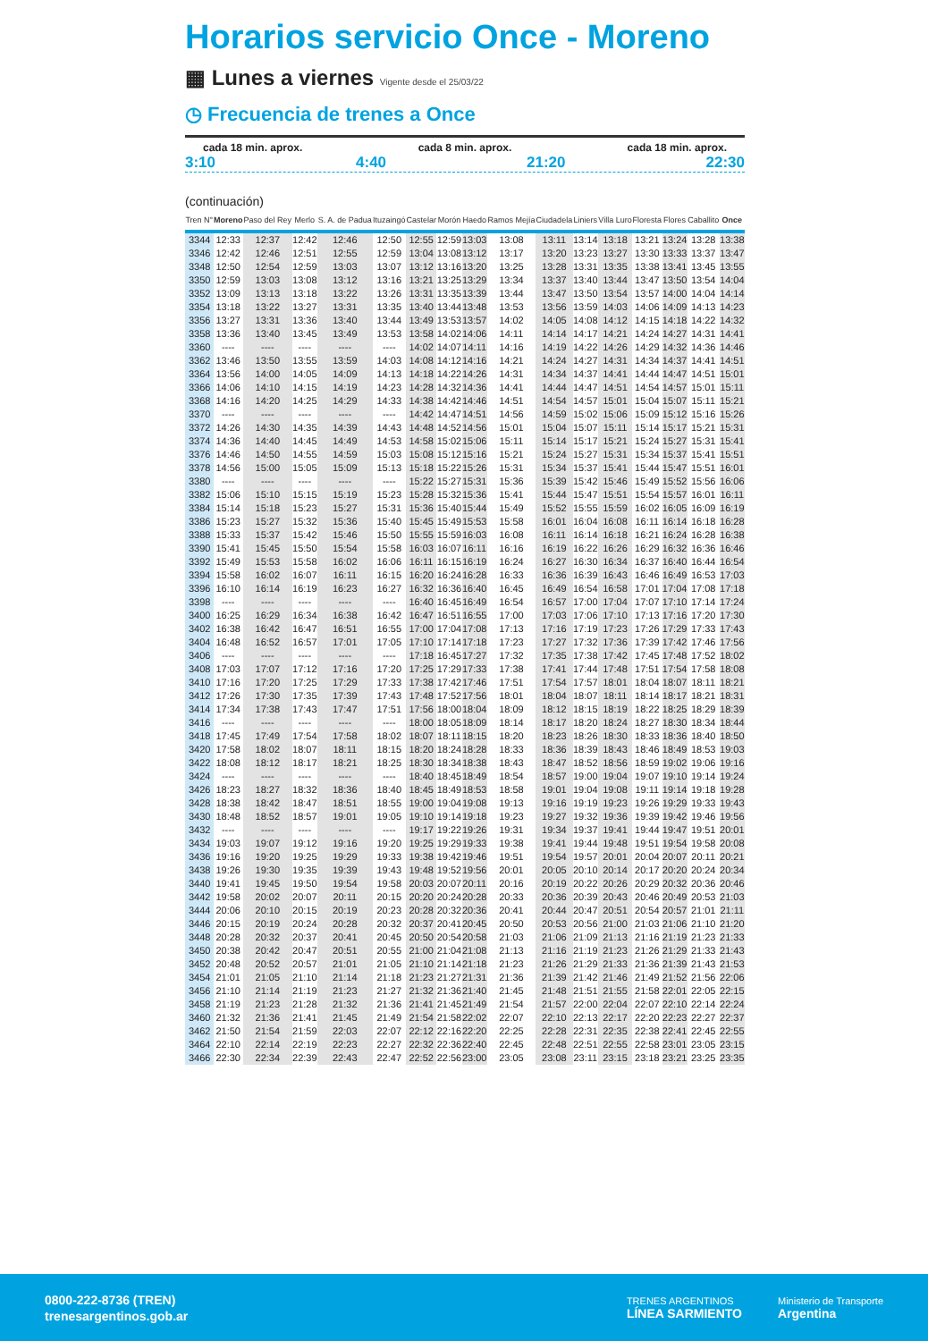Horarios servicio Once - Moreno
▦ Lunes a viernes Vigente desde el 25/03/22
◷ Frecuencia de trenes a Once
cada 18 min. aprox. cada 8 min. aprox. cada 18 min. aprox.
3:10 4:40 21:20 22:30
(continuación)
| Tren N° | Moreno | Paso del Rey | Merlo | S. A. de Padua | Ituzaingó | Castelar | Morón | Haedo | Ramos Mejía | Ciudadela | Liniers | Villa Luro | Floresta | Flores | Caballito | Once |
| --- | --- | --- | --- | --- | --- | --- | --- | --- | --- | --- | --- | --- | --- | --- | --- | --- |
| 3344 | 12:33 | 12:37 | 12:42 | 12:46 | 12:50 | 12:55 | 12:59 | 13:03 | 13:08 | 13:11 | 13:14 | 13:18 | 13:21 | 13:24 | 13:28 | 13:38 |
| 3346 | 12:42 | 12:46 | 12:51 | 12:55 | 12:59 | 13:04 | 13:08 | 13:12 | 13:17 | 13:20 | 13:23 | 13:27 | 13:30 | 13:33 | 13:37 | 13:47 |
| 3348 | 12:50 | 12:54 | 12:59 | 13:03 | 13:07 | 13:12 | 13:16 | 13:20 | 13:25 | 13:28 | 13:31 | 13:35 | 13:38 | 13:41 | 13:45 | 13:55 |
| 3350 | 12:59 | 13:03 | 13:08 | 13:12 | 13:16 | 13:21 | 13:25 | 13:29 | 13:34 | 13:37 | 13:40 | 13:44 | 13:47 | 13:50 | 13:54 | 14:04 |
| 3352 | 13:09 | 13:13 | 13:18 | 13:22 | 13:26 | 13:31 | 13:35 | 13:39 | 13:44 | 13:47 | 13:50 | 13:54 | 13:57 | 14:00 | 14:04 | 14:14 |
| 3354 | 13:18 | 13:22 | 13:27 | 13:31 | 13:35 | 13:40 | 13:44 | 13:48 | 13:53 | 13:56 | 13:59 | 14:03 | 14:06 | 14:09 | 14:13 | 14:23 |
| 3356 | 13:27 | 13:31 | 13:36 | 13:40 | 13:44 | 13:49 | 13:53 | 13:57 | 14:02 | 14:05 | 14:08 | 14:12 | 14:15 | 14:18 | 14:22 | 14:32 |
| 3358 | 13:36 | 13:40 | 13:45 | 13:49 | 13:53 | 13:58 | 14:02 | 14:06 | 14:11 | 14:14 | 14:17 | 14:21 | 14:24 | 14:27 | 14:31 | 14:41 |
| 3360 | ---- | ---- | ---- | ---- | ---- | 14:02 | 14:07 | 14:11 | 14:16 | 14:19 | 14:22 | 14:26 | 14:29 | 14:32 | 14:36 | 14:46 |
| 3362 | 13:46 | 13:50 | 13:55 | 13:59 | 14:03 | 14:08 | 14:12 | 14:16 | 14:21 | 14:24 | 14:27 | 14:31 | 14:34 | 14:37 | 14:41 | 14:51 |
| 3364 | 13:56 | 14:00 | 14:05 | 14:09 | 14:13 | 14:18 | 14:22 | 14:26 | 14:31 | 14:34 | 14:37 | 14:41 | 14:44 | 14:47 | 14:51 | 15:01 |
| 3366 | 14:06 | 14:10 | 14:15 | 14:19 | 14:23 | 14:28 | 14:32 | 14:36 | 14:41 | 14:44 | 14:47 | 14:51 | 14:54 | 14:57 | 15:01 | 15:11 |
| 3368 | 14:16 | 14:20 | 14:25 | 14:29 | 14:33 | 14:38 | 14:42 | 14:46 | 14:51 | 14:54 | 14:57 | 15:01 | 15:04 | 15:07 | 15:11 | 15:21 |
| 3370 | ---- | ---- | ---- | ---- | ---- | 14:42 | 14:47 | 14:51 | 14:56 | 14:59 | 15:02 | 15:06 | 15:09 | 15:12 | 15:16 | 15:26 |
| 3372 | 14:26 | 14:30 | 14:35 | 14:39 | 14:43 | 14:48 | 14:52 | 14:56 | 15:01 | 15:04 | 15:07 | 15:11 | 15:14 | 15:17 | 15:21 | 15:31 |
| 3374 | 14:36 | 14:40 | 14:45 | 14:49 | 14:53 | 14:58 | 15:02 | 15:06 | 15:11 | 15:14 | 15:17 | 15:21 | 15:24 | 15:27 | 15:31 | 15:41 |
| 3376 | 14:46 | 14:50 | 14:55 | 14:59 | 15:03 | 15:08 | 15:12 | 15:16 | 15:21 | 15:24 | 15:27 | 15:31 | 15:34 | 15:37 | 15:41 | 15:51 |
| 3378 | 14:56 | 15:00 | 15:05 | 15:09 | 15:13 | 15:18 | 15:22 | 15:26 | 15:31 | 15:34 | 15:37 | 15:41 | 15:44 | 15:47 | 15:51 | 16:01 |
| 3380 | ---- | ---- | ---- | ---- | ---- | 15:22 | 15:27 | 15:31 | 15:36 | 15:39 | 15:42 | 15:46 | 15:49 | 15:52 | 15:56 | 16:06 |
| 3382 | 15:06 | 15:10 | 15:15 | 15:19 | 15:23 | 15:28 | 15:32 | 15:36 | 15:41 | 15:44 | 15:47 | 15:51 | 15:54 | 15:57 | 16:01 | 16:11 |
| 3384 | 15:14 | 15:18 | 15:23 | 15:27 | 15:31 | 15:36 | 15:40 | 15:44 | 15:49 | 15:52 | 15:55 | 15:59 | 16:02 | 16:05 | 16:09 | 16:19 |
| 3386 | 15:23 | 15:27 | 15:32 | 15:36 | 15:40 | 15:45 | 15:49 | 15:53 | 15:58 | 16:01 | 16:04 | 16:08 | 16:11 | 16:14 | 16:18 | 16:28 |
| 3388 | 15:33 | 15:37 | 15:42 | 15:46 | 15:50 | 15:55 | 15:59 | 16:03 | 16:08 | 16:11 | 16:14 | 16:18 | 16:21 | 16:24 | 16:28 | 16:38 |
| 3390 | 15:41 | 15:45 | 15:50 | 15:54 | 15:58 | 16:03 | 16:07 | 16:11 | 16:16 | 16:19 | 16:22 | 16:26 | 16:29 | 16:32 | 16:36 | 16:46 |
| 3392 | 15:49 | 15:53 | 15:58 | 16:02 | 16:06 | 16:11 | 16:15 | 16:19 | 16:24 | 16:27 | 16:30 | 16:34 | 16:37 | 16:40 | 16:44 | 16:54 |
| 3394 | 15:58 | 16:02 | 16:07 | 16:11 | 16:15 | 16:20 | 16:24 | 16:28 | 16:33 | 16:36 | 16:39 | 16:43 | 16:46 | 16:49 | 16:53 | 17:03 |
| 3396 | 16:10 | 16:14 | 16:19 | 16:23 | 16:27 | 16:32 | 16:36 | 16:40 | 16:45 | 16:49 | 16:54 | 16:58 | 17:01 | 17:04 | 17:08 | 17:18 |
| 3398 | ---- | ---- | ---- | ---- | ---- | 16:40 | 16:45 | 16:49 | 16:54 | 16:57 | 17:00 | 17:04 | 17:07 | 17:10 | 17:14 | 17:24 |
| 3400 | 16:25 | 16:29 | 16:34 | 16:38 | 16:42 | 16:47 | 16:51 | 16:55 | 17:00 | 17:03 | 17:06 | 17:10 | 17:13 | 17:16 | 17:20 | 17:30 |
| 3402 | 16:38 | 16:42 | 16:47 | 16:51 | 16:55 | 17:00 | 17:04 | 17:08 | 17:13 | 17:16 | 17:19 | 17:23 | 17:26 | 17:29 | 17:33 | 17:43 |
| 3404 | 16:48 | 16:52 | 16:57 | 17:01 | 17:05 | 17:10 | 17:14 | 17:18 | 17:23 | 17:27 | 17:32 | 17:36 | 17:39 | 17:42 | 17:46 | 17:56 |
| 3406 | ---- | ---- | ---- | ---- | ---- | 17:18 | 16:45 | 17:27 | 17:32 | 17:35 | 17:38 | 17:42 | 17:45 | 17:48 | 17:52 | 18:02 |
| 3408 | 17:03 | 17:07 | 17:12 | 17:16 | 17:20 | 17:25 | 17:29 | 17:33 | 17:38 | 17:41 | 17:44 | 17:48 | 17:51 | 17:54 | 17:58 | 18:08 |
| 3410 | 17:16 | 17:20 | 17:25 | 17:29 | 17:33 | 17:38 | 17:42 | 17:46 | 17:51 | 17:54 | 17:57 | 18:01 | 18:04 | 18:07 | 18:11 | 18:21 |
| 3412 | 17:26 | 17:30 | 17:35 | 17:39 | 17:43 | 17:48 | 17:52 | 17:56 | 18:01 | 18:04 | 18:07 | 18:11 | 18:14 | 18:17 | 18:21 | 18:31 |
| 3414 | 17:34 | 17:38 | 17:43 | 17:47 | 17:51 | 17:56 | 18:00 | 18:04 | 18:09 | 18:12 | 18:15 | 18:19 | 18:22 | 18:25 | 18:29 | 18:39 |
| 3416 | ---- | ---- | ---- | ---- | ---- | 18:00 | 18:05 | 18:09 | 18:14 | 18:17 | 18:20 | 18:24 | 18:27 | 18:30 | 18:34 | 18:44 |
| 3418 | 17:45 | 17:49 | 17:54 | 17:58 | 18:02 | 18:07 | 18:11 | 18:15 | 18:20 | 18:23 | 18:26 | 18:30 | 18:33 | 18:36 | 18:40 | 18:50 |
| 3420 | 17:58 | 18:02 | 18:07 | 18:11 | 18:15 | 18:20 | 18:24 | 18:28 | 18:33 | 18:36 | 18:39 | 18:43 | 18:46 | 18:49 | 18:53 | 19:03 |
| 3422 | 18:08 | 18:12 | 18:17 | 18:21 | 18:25 | 18:30 | 18:34 | 18:38 | 18:43 | 18:47 | 18:52 | 18:56 | 18:59 | 19:02 | 19:06 | 19:16 |
| 3424 | ---- | ---- | ---- | ---- | ---- | 18:40 | 18:45 | 18:49 | 18:54 | 18:57 | 19:00 | 19:04 | 19:07 | 19:10 | 19:14 | 19:24 |
| 3426 | 18:23 | 18:27 | 18:32 | 18:36 | 18:40 | 18:45 | 18:49 | 18:53 | 18:58 | 19:01 | 19:04 | 19:08 | 19:11 | 19:14 | 19:18 | 19:28 |
| 3428 | 18:38 | 18:42 | 18:47 | 18:51 | 18:55 | 19:00 | 19:04 | 19:08 | 19:13 | 19:16 | 19:19 | 19:23 | 19:26 | 19:29 | 19:33 | 19:43 |
| 3430 | 18:48 | 18:52 | 18:57 | 19:01 | 19:05 | 19:10 | 19:14 | 19:18 | 19:23 | 19:27 | 19:32 | 19:36 | 19:39 | 19:42 | 19:46 | 19:56 |
| 3432 | ---- | ---- | ---- | ---- | ---- | 19:17 | 19:22 | 19:26 | 19:31 | 19:34 | 19:37 | 19:41 | 19:44 | 19:47 | 19:51 | 20:01 |
| 3434 | 19:03 | 19:07 | 19:12 | 19:16 | 19:20 | 19:25 | 19:29 | 19:33 | 19:38 | 19:41 | 19:44 | 19:48 | 19:51 | 19:54 | 19:58 | 20:08 |
| 3436 | 19:16 | 19:20 | 19:25 | 19:29 | 19:33 | 19:38 | 19:42 | 19:46 | 19:51 | 19:54 | 19:57 | 20:01 | 20:04 | 20:07 | 20:11 | 20:21 |
| 3438 | 19:26 | 19:30 | 19:35 | 19:39 | 19:43 | 19:48 | 19:52 | 19:56 | 20:01 | 20:05 | 20:10 | 20:14 | 20:17 | 20:20 | 20:24 | 20:34 |
| 3440 | 19:41 | 19:45 | 19:50 | 19:54 | 19:58 | 20:03 | 20:07 | 20:11 | 20:16 | 20:19 | 20:22 | 20:26 | 20:29 | 20:32 | 20:36 | 20:46 |
| 3442 | 19:58 | 20:02 | 20:07 | 20:11 | 20:15 | 20:20 | 20:24 | 20:28 | 20:33 | 20:36 | 20:39 | 20:43 | 20:46 | 20:49 | 20:53 | 21:03 |
| 3444 | 20:06 | 20:10 | 20:15 | 20:19 | 20:23 | 20:28 | 20:32 | 20:36 | 20:41 | 20:44 | 20:47 | 20:51 | 20:54 | 20:57 | 21:01 | 21:11 |
| 3446 | 20:15 | 20:19 | 20:24 | 20:28 | 20:32 | 20:37 | 20:41 | 20:45 | 20:50 | 20:53 | 20:56 | 21:00 | 21:03 | 21:06 | 21:10 | 21:20 |
| 3448 | 20:28 | 20:32 | 20:37 | 20:41 | 20:45 | 20:50 | 20:54 | 20:58 | 21:03 | 21:06 | 21:09 | 21:13 | 21:16 | 21:19 | 21:23 | 21:33 |
| 3450 | 20:38 | 20:42 | 20:47 | 20:51 | 20:55 | 21:00 | 21:04 | 21:08 | 21:13 | 21:16 | 21:19 | 21:23 | 21:26 | 21:29 | 21:33 | 21:43 |
| 3452 | 20:48 | 20:52 | 20:57 | 21:01 | 21:05 | 21:10 | 21:14 | 21:18 | 21:23 | 21:26 | 21:29 | 21:33 | 21:36 | 21:39 | 21:43 | 21:53 |
| 3454 | 21:01 | 21:05 | 21:10 | 21:14 | 21:18 | 21:23 | 21:27 | 21:31 | 21:36 | 21:39 | 21:42 | 21:46 | 21:49 | 21:52 | 21:56 | 22:06 |
| 3456 | 21:10 | 21:14 | 21:19 | 21:23 | 21:27 | 21:32 | 21:36 | 21:40 | 21:45 | 21:48 | 21:51 | 21:55 | 21:58 | 22:01 | 22:05 | 22:15 |
| 3458 | 21:19 | 21:23 | 21:28 | 21:32 | 21:36 | 21:41 | 21:45 | 21:49 | 21:54 | 21:57 | 22:00 | 22:04 | 22:07 | 22:10 | 22:14 | 22:24 |
| 3460 | 21:32 | 21:36 | 21:41 | 21:45 | 21:49 | 21:54 | 21:58 | 22:02 | 22:07 | 22:10 | 22:13 | 22:17 | 22:20 | 22:23 | 22:27 | 22:37 |
| 3462 | 21:50 | 21:54 | 21:59 | 22:03 | 22:07 | 22:12 | 22:16 | 22:20 | 22:25 | 22:28 | 22:31 | 22:35 | 22:38 | 22:41 | 22:45 | 22:55 |
| 3464 | 22:10 | 22:14 | 22:19 | 22:23 | 22:27 | 22:32 | 22:36 | 22:40 | 22:45 | 22:48 | 22:51 | 22:55 | 22:58 | 23:01 | 23:05 | 23:15 |
| 3466 | 22:30 | 22:34 | 22:39 | 22:43 | 22:47 | 22:52 | 22:56 | 23:00 | 23:05 | 23:08 | 23:11 | 23:15 | 23:18 | 23:21 | 23:25 | 23:35 |
0800-222-8736 (TREN)
trenesargentinos.gob.ar
TRENES ARGENTINOS
LÍNEA SARMIENTO
Ministerio de Transporte
Argentina